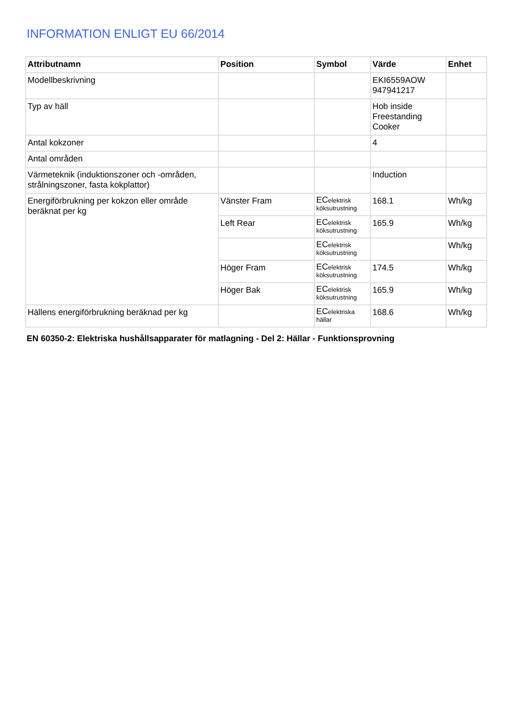INFORMATION ENLIGT EU 66/2014
| Attributnamn | Position | Symbol | Värde | Enhet |
| --- | --- | --- | --- | --- |
| Modellbeskrivning | | | EKI6559AOW 947941217 | |
| Typ av häll | | | Hob inside Freestanding Cooker | |
| Antal kokzoner | | | 4 | |
| Antal områden | | | | |
| Värmeteknik (induktionszoner och -områden, strålningszoner, fasta kokplattor) | | | Induction | |
| Energiförbrukning per kokzon eller område beräknat per kg | Vänster Fram | EC elektrisk köksutrustning | 168.1 | Wh/kg |
| | Left Rear | EC elektrisk köksutrustning | 165.9 | Wh/kg |
| | | EC elektrisk köksutrustning | | Wh/kg |
| | Höger Fram | EC elektrisk köksutrustning | 174.5 | Wh/kg |
| | Höger Bak | EC elektrisk köksutrustning | 165.9 | Wh/kg |
| Hällens energiförbrukning beräknad per kg | | EC elektriska hällar | 168.6 | Wh/kg |
EN 60350-2: Elektriska hushållsapparater för matlagning - Del 2: Hällar - Funktionsprovning